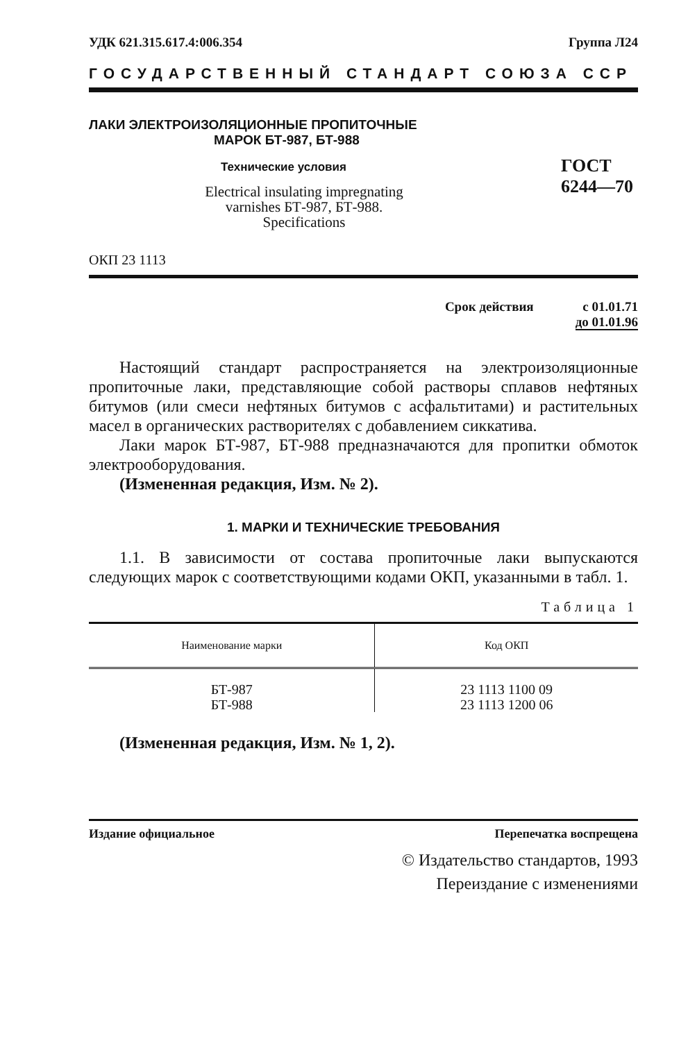УДК 621.315.617.4:006.354 Группа Л24
ГОСУДАРСТВЕННЫЙ СТАНДАРТ СОЮЗА ССР
ЛАКИ ЭЛЕКТРОИЗОЛЯЦИОННЫЕ ПРОПИТОЧНЫЕ
МАРОК БТ-987, БТ-988
Технические условия
Electrical insulating impregnating
varnishes БТ-987, БТ-988.
Specifications
ГОСТ
6244—70
ОКП 23 1113
Срок действия с 01.01.71
до 01.01.96
Настоящий стандарт распространяется на электроизоляционные пропиточные лаки, представляющие собой растворы сплавов нефтяных битумов (или смеси нефтяных битумов с асфальтитами) и растительных масел в органических растворителях с добавлением сиккатива.
Лаки марок БТ-987, БТ-988 предназначаются для пропитки обмоток электрооборудования.
(Измененная редакция, Изм. № 2).
1. МАРКИ И ТЕХНИЧЕСКИЕ ТРЕБОВАНИЯ
1.1. В зависимости от состава пропиточные лаки выпускаются следующих марок с соответствующими кодами ОКП, указанными в табл. 1.
Таблица 1
| Наименование марки | Код ОКП |
| --- | --- |
| БТ-987 БТ-988 | 23 1113 1100 09 23 1113 1200 06 |
(Измененная редакция, Изм. № 1, 2).
Издание официальное Перепечатка воспрещена
© Издательство стандартов, 1993
Переиздание с изменениями